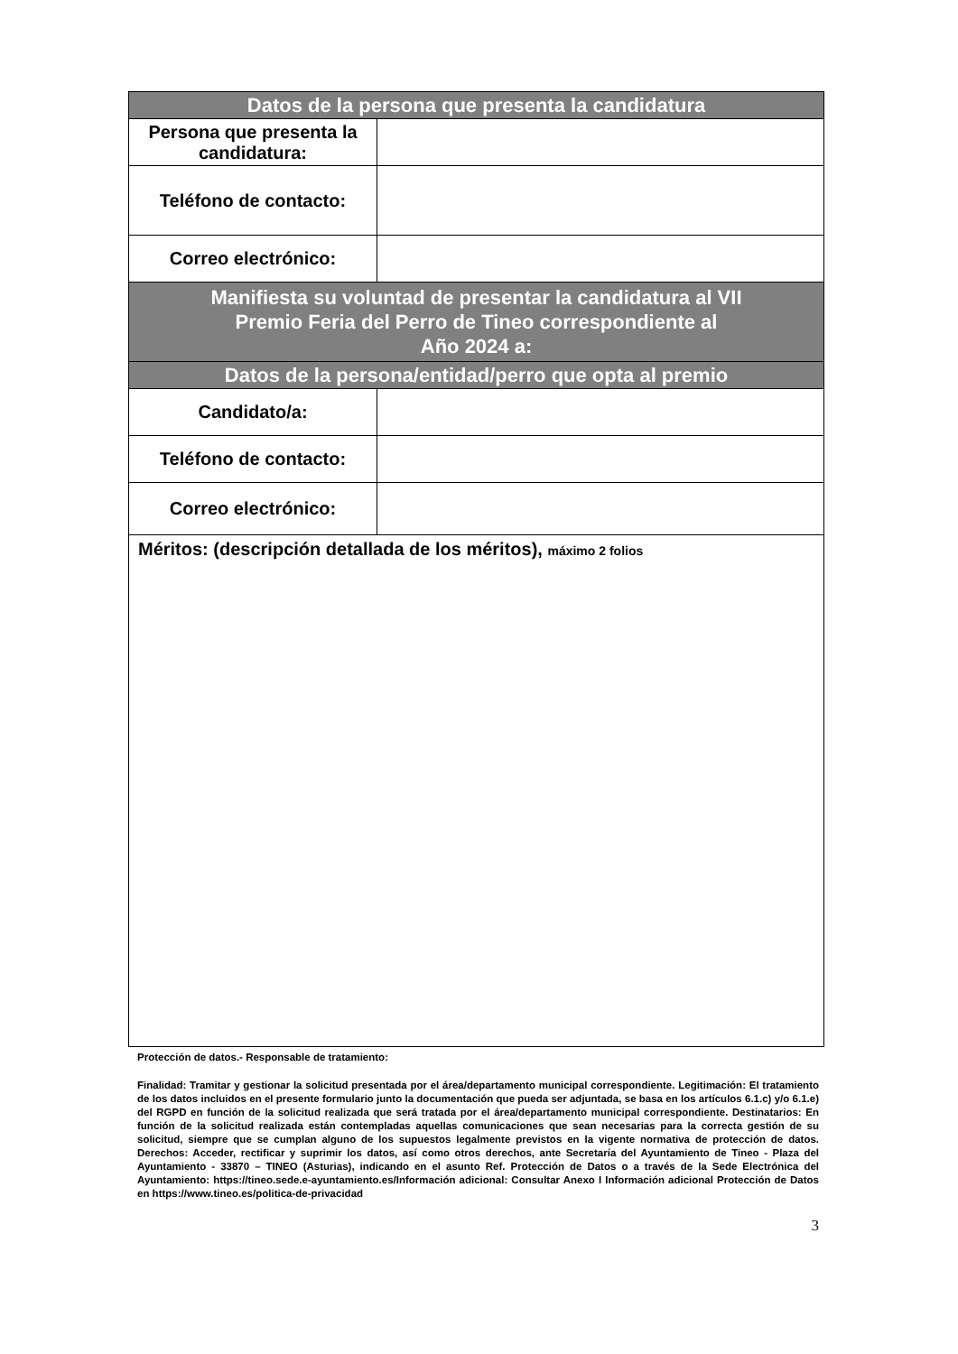| Datos de la persona que presenta la candidatura | |
| --- | --- |
| Persona que presenta la candidatura: | |
| Teléfono de contacto: | |
| Correo electrónico: | |
| Manifiesta su voluntad de presentar la candidatura al VII Premio Feria del Perro de Tineo correspondiente al Año 2024 a: | |
| Datos de la persona/entidad/perro que opta al premio | |
| Candidato/a: | |
| Teléfono de contacto: | |
| Correo electrónico: | |
| Méritos: (descripción detallada de los méritos), máximo 2 folios | |
Protección de datos.- Responsable de tratamiento:
Finalidad: Tramitar y gestionar la solicitud presentada por el área/departamento municipal correspondiente. Legitimación: El tratamiento de los datos incluidos en el presente formulario junto la documentación que pueda ser adjuntada, se basa en los artículos 6.1.c) y/o 6.1.e) del RGPD en función de la solicitud realizada que será tratada por el área/departamento municipal correspondiente. Destinatarios: En función de la solicitud realizada están contempladas aquellas comunicaciones que sean necesarias para la correcta gestión de su solicitud, siempre que se cumplan alguno de los supuestos legalmente previstos en la vigente normativa de protección de datos. Derechos: Acceder, rectificar y suprimir los datos, así como otros derechos, ante Secretaría del Ayuntamiento de Tineo - Plaza del Ayuntamiento - 33870 – TINEO (Asturias), indicando en el asunto Ref. Protección de Datos o a través de la Sede Electrónica del Ayuntamiento: https://tineo.sede.e-ayuntamiento.es/Información adicional: Consultar Anexo I Información adicional Protección de Datos en https://www.tineo.es/politica-de-privacidad
3